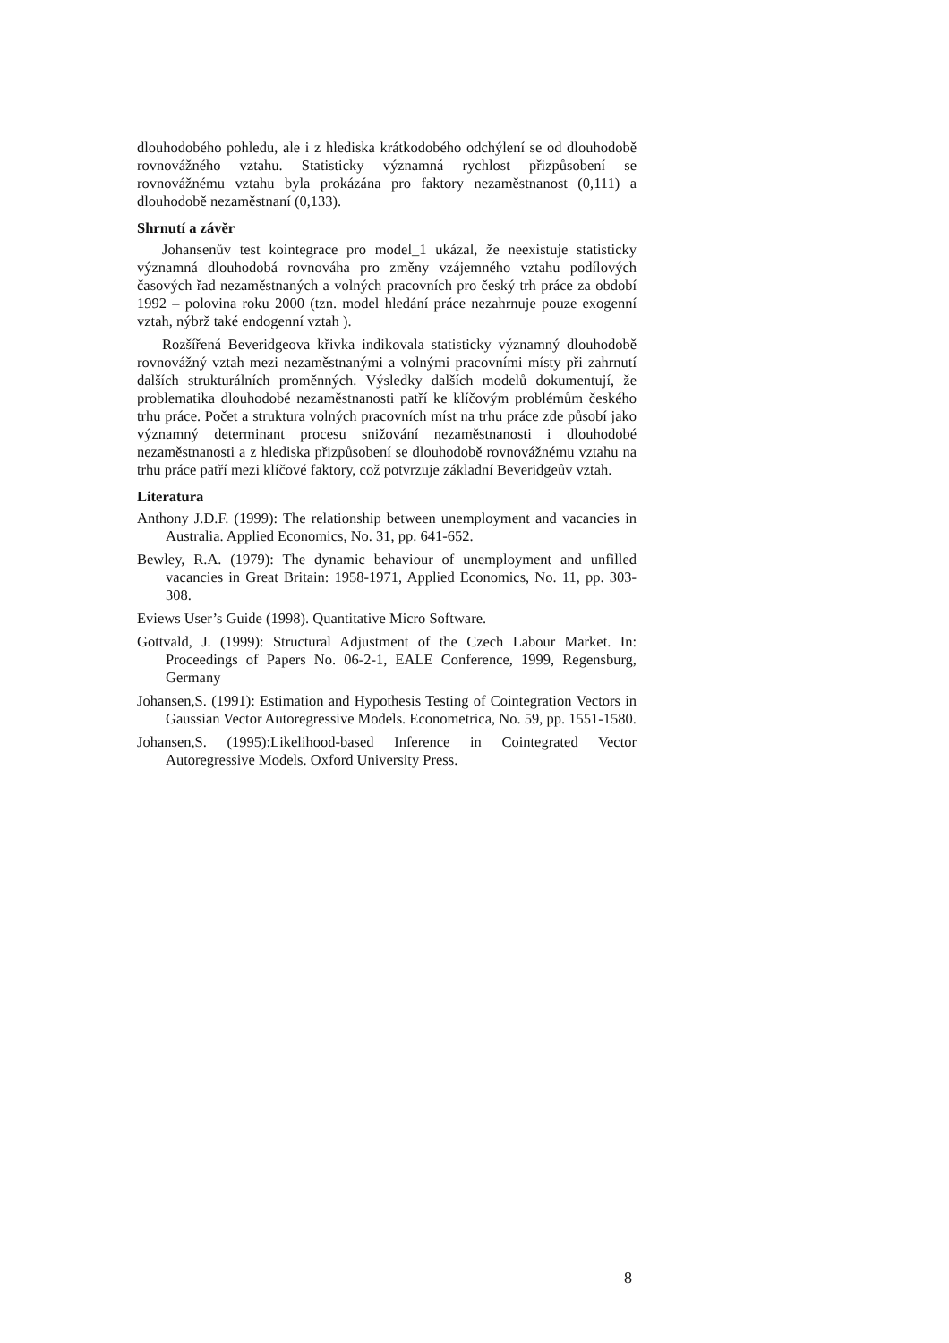dlouhodobého pohledu, ale i z hlediska krátkodobého odchýlení se od dlouhodobě rovnovážného vztahu. Statisticky významná rychlost přizpůsobení se rovnovážnému vztahu byla prokázána pro faktory nezaměstnanost (0,111) a dlouhodobě nezaměstnaní (0,133).
Shrnutí a závěr
Johansenův test kointegrace pro model_1 ukázal, že neexistuje statisticky významná dlouhodobá rovnováha pro změny vzájemného vztahu podílových časových řad nezaměstnaných a volných pracovních pro český trh práce za období 1992 – polovina roku 2000 (tzn. model hledání práce nezahrnuje pouze exogenní vztah, nýbrž také endogenní vztah ).
Rozšířená Beveridgeova křivka indikovala statisticky významný dlouhodobě rovnovážný vztah mezi nezaměstnanými a volnými pracovními místy při zahrnutí dalších strukturálních proměnných. Výsledky dalších modelů dokumentují, že problematika dlouhodobé nezaměstnanosti patří ke klíčovým problémům českého trhu práce. Počet a struktura volných pracovních míst na trhu práce zde působí jako významný determinant procesu snižování nezaměstnanosti i dlouhodobé nezaměstnanosti a z hlediska přizpůsobení se dlouhodobě rovnovážnému vztahu na trhu práce patří mezi klíčové faktory, což potvrzuje základní Beveridgeův vztah.
Literatura
Anthony J.D.F. (1999): The relationship between unemployment and vacancies in Australia. Applied Economics, No. 31, pp. 641-652.
Bewley, R.A. (1979): The dynamic behaviour of unemployment and unfilled vacancies in Great Britain: 1958-1971, Applied Economics, No. 11, pp. 303-308.
Eviews User’s Guide (1998). Quantitative Micro Software.
Gottvald, J. (1999): Structural Adjustment of the Czech Labour Market. In: Proceedings of Papers No. 06-2-1, EALE Conference, 1999, Regensburg, Germany
Johansen,S. (1991): Estimation and Hypothesis Testing of Cointegration Vectors in Gaussian Vector Autoregressive Models. Econometrica, No. 59, pp. 1551-1580.
Johansen,S. (1995):Likelihood-based Inference in Cointegrated Vector Autoregressive Models. Oxford University Press.
8